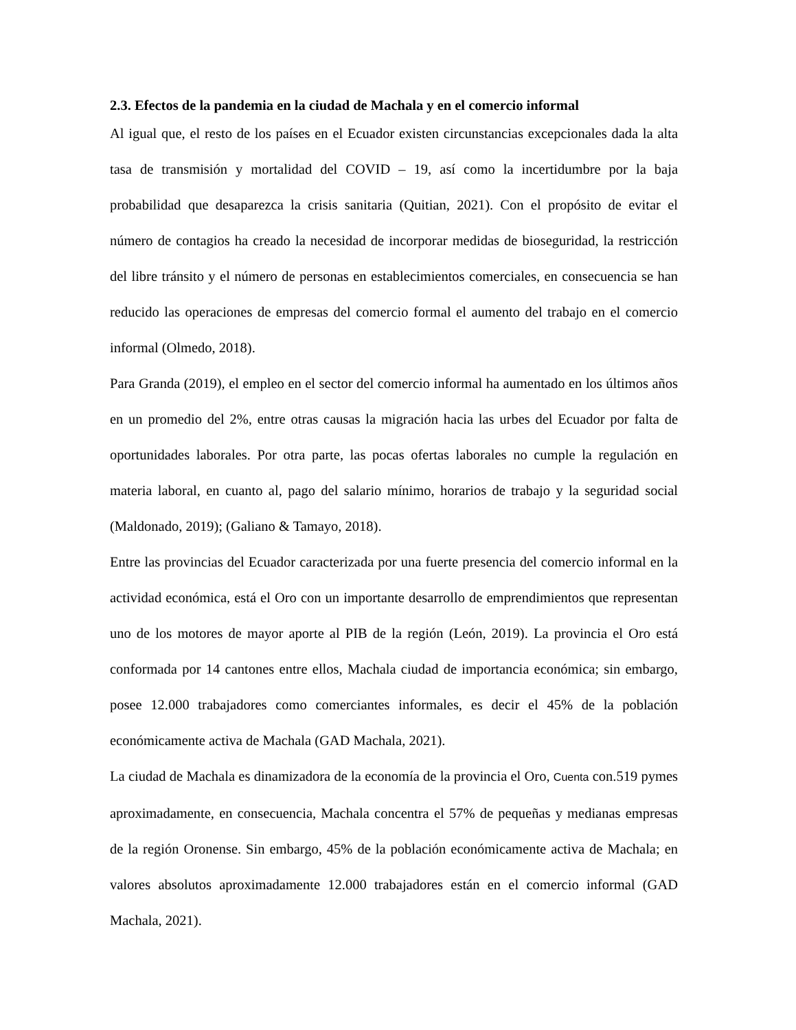2.3. Efectos de la pandemia en la ciudad de Machala y en el comercio informal
Al igual que, el resto de los países en el Ecuador existen circunstancias excepcionales dada la alta tasa de transmisión y mortalidad del COVID – 19, así como la incertidumbre por la baja probabilidad que desaparezca la crisis sanitaria (Quitian, 2021). Con el propósito de evitar el número de contagios ha creado la necesidad de incorporar medidas de bioseguridad, la restricción del libre tránsito y el número de personas en establecimientos comerciales, en consecuencia se han reducido las operaciones de empresas del comercio formal el aumento del trabajo en el comercio informal (Olmedo, 2018).
Para Granda (2019), el empleo en el sector del comercio informal ha aumentado en los últimos años en un promedio del 2%, entre otras causas la migración hacia las urbes del Ecuador por falta de oportunidades laborales. Por otra parte, las pocas ofertas laborales no cumple la regulación en materia laboral, en cuanto al, pago del salario mínimo, horarios de trabajo y la seguridad social (Maldonado, 2019); (Galiano & Tamayo, 2018).
Entre las provincias del Ecuador caracterizada por una fuerte presencia del comercio informal en la actividad económica, está el Oro con un importante desarrollo de emprendimientos que representan uno de los motores de mayor aporte al PIB de la región (León, 2019). La provincia el Oro está conformada por 14 cantones entre ellos, Machala ciudad de importancia económica; sin embargo, posee 12.000 trabajadores como comerciantes informales, es decir el 45% de la población económicamente activa de Machala (GAD Machala, 2021).
La ciudad de Machala es dinamizadora de la economía de la provincia el Oro, Cuenta con.519 pymes aproximadamente, en consecuencia, Machala concentra el 57% de pequeñas y medianas empresas de la región Oronense. Sin embargo, 45% de la población económicamente activa de Machala; en valores absolutos aproximadamente 12.000 trabajadores están en el comercio informal (GAD Machala, 2021).